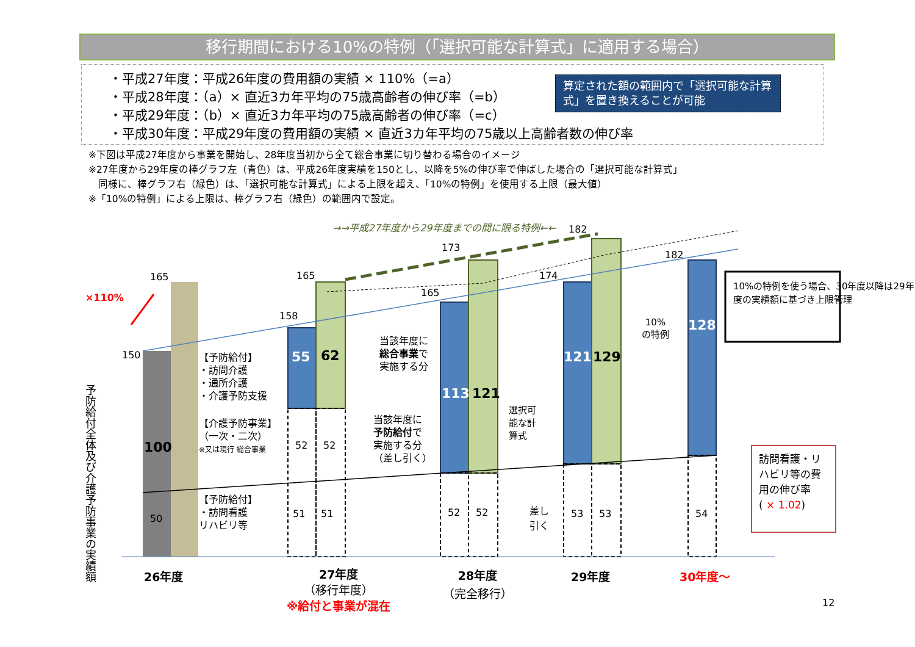移行期間における10%の特例（「選択可能な計算式」に適用する場合）
・平成27年度：平成26年度の費用額の実績 × 110%（=a）
・平成28年度：（a）× 直近3カ年平均の75歳高齢者の伸び率（=b）
・平成29年度：（b）× 直近3カ年平均の75歳高齢者の伸び率（=c）
・平成30年度：平成29年度の費用額の実績 × 直近3カ年平均の75歳以上高齢者数の伸び率
算定された額の範囲内で「選択可能な計算式」を置き換えることが可能
※下図は平成27年度から事業を開始し、28年度当初から全て総合事業に切り替わる場合のイメージ
※27年度から29年度の棒グラフ左（青色）は、平成26年度実績を150とし、以降を5%の伸び率で伸ばした場合の「選択可能な計算式」
　同様に、棒グラフ右（緑色）は、「選択可能な計算式」による上限を超え、「10%の特例」を使用する上限（最大値）
※「10%の特例」による上限は、棒グラフ右（緑色）の範囲内で設定。
×110%
165 165
150
158
165
173
174
182
182
→→平成27年度から29年度までの間に限る特例←←
予防給付全体及び介護予防事業の実績額
100
50
【予防給付】
・訪問介護
・通所介護
・介護予防支援
【介護予防事業】
（一次・二次）
※又は現行 総合事業
【予防給付】
・訪問看護
リハビリ等
55 62
52 52
51 51
当該年度に
総合事業で
実施する分
当該年度に
予防給付で
実施する分
（差し引く）
113 121
52 52
選択可
能な計
算式
差し
引く
121 129
53 53
10%
の特例
128
54
10%の特例を使う場合、30年度以降は29年度の実績額に基づき上限管理
訪問看護・リハビリ等の費用の伸び率
( × 1.02)
26年度
27年度
（移行年度）
※給付と事業が混在
28年度
（完全移行）
29年度 30年度～
12